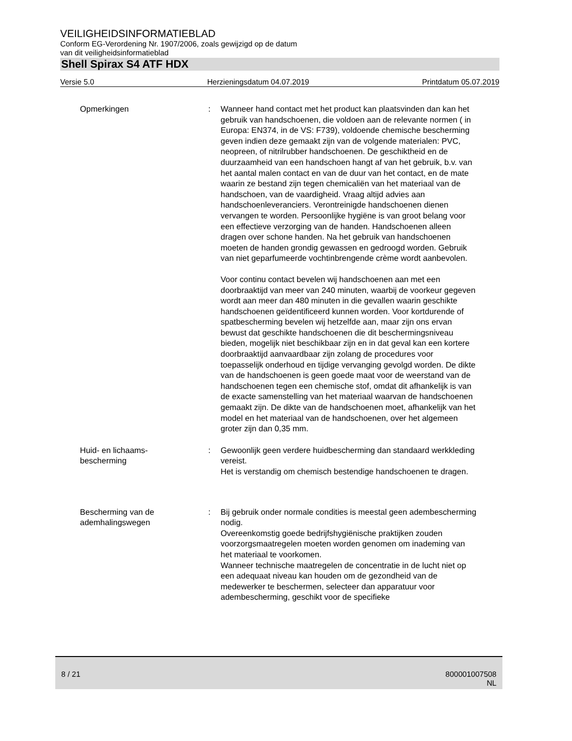VEILIGHEIDSINFORMATIEBLAD
Conform EG-Verordening Nr. 1907/2006, zoals gewijzigd op de datum
van dit veiligheidsinformatieblad
Shell Spirax S4 ATF HDX
Versie 5.0 Herzieningsdatum 04.07.2019 Printdatum 05.07.2019
Opmerkingen : Wanneer hand contact met het product kan plaatsvinden dan kan het gebruik van handschoenen, die voldoen aan de relevante normen ( in Europa: EN374, in de VS: F739), voldoende chemische bescherming geven indien deze gemaakt zijn van de volgende materialen: PVC, neopreen, of nitrilrubber handschoenen. De geschiktheid en de duurzaamheid van een handschoen hangt af van het gebruik, b.v. van het aantal malen contact en van de duur van het contact, en de mate waarin ze bestand zijn tegen chemicaliën van het materiaal van de handschoen, van de vaardigheid. Vraag altijd advies aan handschoenleveranciers. Verontreinigde handschoenen dienen vervangen te worden. Persoonlijke hygiëne is van groot belang voor een effectieve verzorging van de handen. Handschoenen alleen dragen over schone handen. Na het gebruik van handschoenen moeten de handen grondig gewassen en gedroogd worden. Gebruik van niet geparfumeerde vochtinbrengende crème wordt aanbevolen.
Voor continu contact bevelen wij handschoenen aan met een doorbraaktijd van meer van 240 minuten, waarbij de voorkeur gegeven wordt aan meer dan 480 minuten in die gevallen waarin geschikte handschoenen geïdentificeerd kunnen worden. Voor kortdurende of spatbescherming bevelen wij hetzelfde aan, maar zijn ons ervan bewust dat geschikte handschoenen die dit beschermingsniveau bieden, mogelijk niet beschikbaar zijn en in dat geval kan een kortere doorbraaktijd aanvaardbaar zijn zolang de procedures voor toepasselijk onderhoud en tijdige vervanging gevolgd worden. De dikte van de handschoenen is geen goede maat voor de weerstand van de handschoenen tegen een chemische stof, omdat dit afhankelijk is van de exacte samenstelling van het materiaal waarvan de handschoenen gemaakt zijn. De dikte van de handschoenen moet, afhankelijk van het model en het materiaal van de handschoenen, over het algemeen groter zijn dan 0,35 mm.
Huid- en lichaams-
bescherming
: Gewoonlijk geen verdere huidbescherming dan standaard werkkleding vereist.
Het is verstandig om chemisch bestendige handschoenen te dragen.
Bescherming van de
ademhalingswegen
: Bij gebruik onder normale condities is meestal geen adembescherming nodig.
Overeenkomstig goede bedrijfshygiënische praktijken zouden voorzorgsmaatregelen moeten worden genomen om inademing van het materiaal te voorkomen.
Wanneer technische maatregelen de concentratie in de lucht niet op een adequaat niveau kan houden om de gezondheid van de medewerker te beschermen, selecteer dan apparatuur voor adembescherming, geschikt voor de specifieke
8 / 21 800001007508
NL